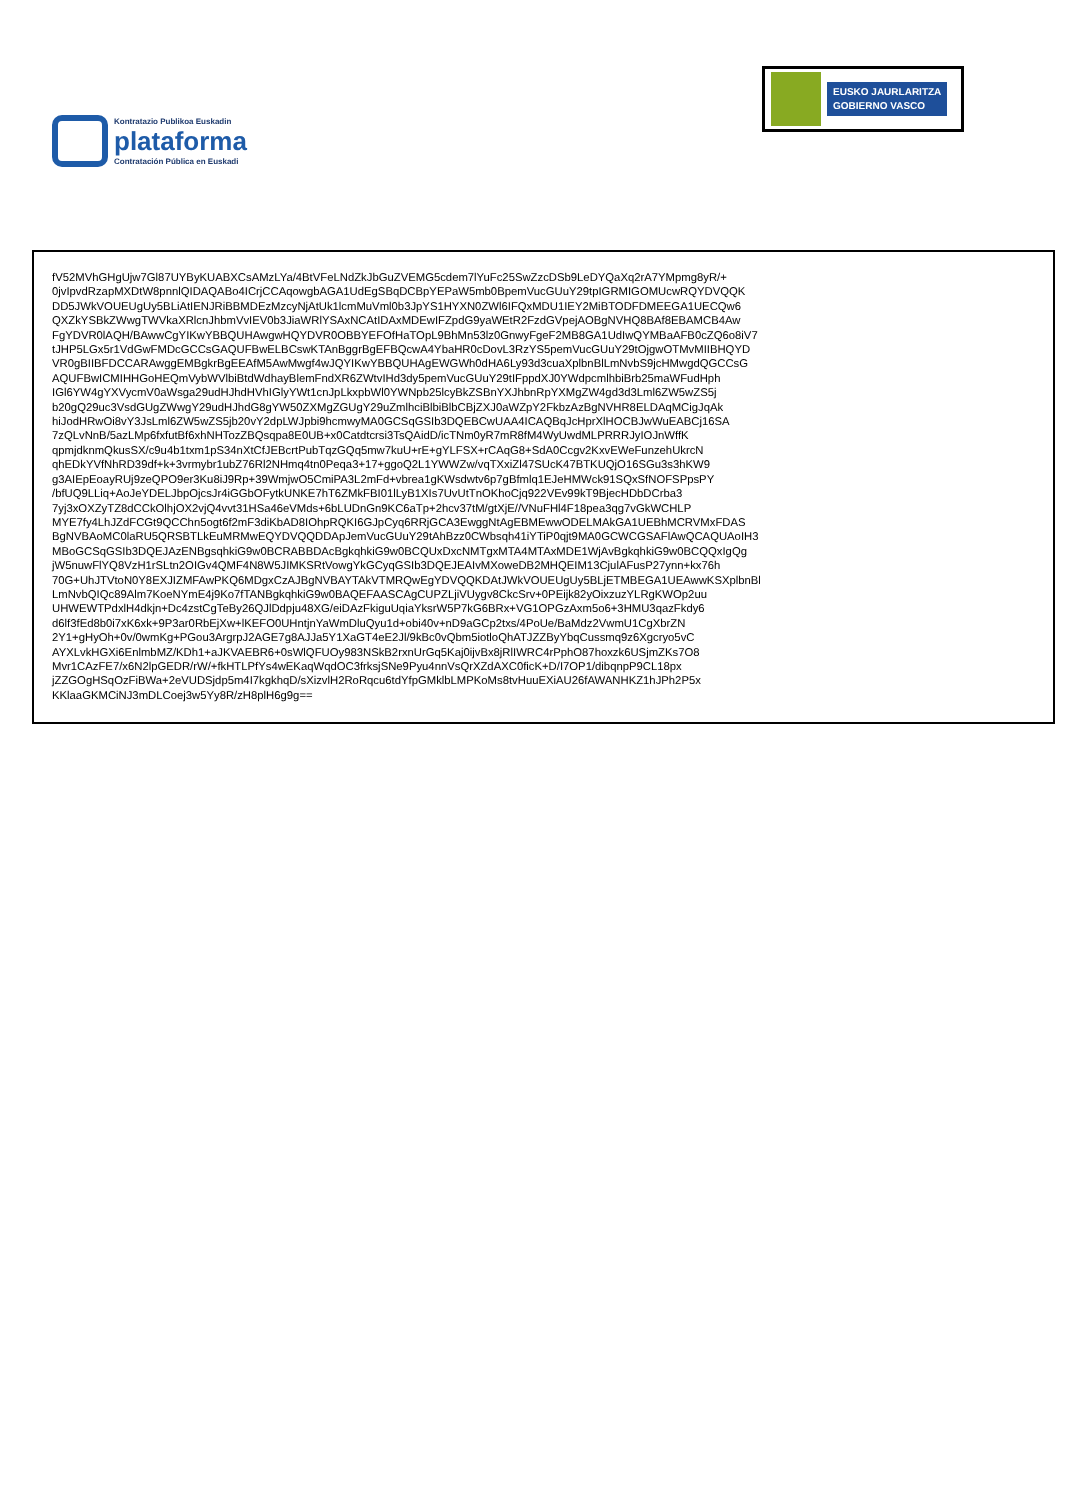Kontratazio Publikoa Euskadin
plataforma
Contratación Pública en Euskadi
EUSKO JAURLARITZA
GOBIERNO VASCO
fV52MVhGHgUjw7Gl87UYByKUABXCsAMzLYa/4BtVFeLNdZkJbGuZVEMG5cdem7lYuFc25SwZzcDSb9LeDYQaXq2rA7YMpmg8yR/+
0jvIpvdRzapMXDtW8pnnlQIDAQABo4ICrjCCAqowgbAGA1UdEgSBqDCBpYEPaW5mb0BpemVucGUuY29tpIGRMIGOMUcwRQYDVQQK
DD5JWkVOUEUgUy5BLiAtIENJRiBBMDEzMzcyNjAtUk1lcmMuVml0b3JpYS1HYXN0ZWl6IFQxMDU1IEY2MiBTODFDMEEGA1UECQw6
QXZkYSBkZWwgTWVkaXRlcnJhbmVvIEV0b3JiaWRlYSAxNCAtIDAxMDEwIFZpdG9yaWEtR2FzdGVpejAOBgNVHQ8BAf8EBAMCB4Aw
FgYDVR0lAQH/BAwwCgYIKwYBBQUHAwgwHQYDVR0OBBYEFOfHaTOpL9BhMn53lz0GnwyFgeF2MB8GA1UdIwQYMBaAFB0cZQ6o8iV7
tJHP5LGx5r1VdGwFMDcGCCsGAQUFBwELBCswKTAnBggrBgEFBQcwA4YbaHR0cDovL3RzYS5pemVucGUuY29tOjgwOTMvMIIBHQYD
VR0gBIIBFDCCARAwggEMBgkrBgEEAfM5AwMwgf4wJQYIKwYBBQUHAgEWGWh0dHA6Ly93d3cuaXplbnBlLmNvbS9jcHMwgdQGCCsG
AQUFBwICMIHHGoHEQmVybWVlbiBtdWdhayBlemFndXR6ZWtvIHd3dy5pemVucGUuY29tIFppdXJ0YWdpcmlhbiBrb25maWFudHph
IGl6YW4gYXVycmV0aWsga29udHJhdHVhIGlyYWt1cnJpLkxpbWl0YWNpb25lcyBkZSBnYXJhbnRpYXMgZW4gd3d3Lml6ZW5wZS5j
b20gQ29uc3VsdGUgZWwgY29udHJhdG8gYW50ZXMgZGUgY29uZmlhciBlbiBlbCBjZXJ0aWZpY2FkbzAzBgNVHR8ELDAqMCigJqAk
hiJodHRwOi8vY3JsLml6ZW5wZS5jb20vY2dpLWJpbi9hcmwyMA0GCSqGSIb3DQEBCwUAA4ICAQBqJcHprXlHOCBJwWuEABCj16SA
7zQLvNnB/5azLMp6fxfutBf6xhNHTozZBQsqpa8E0UB+x0Catdtcrsi3TsQAidD/icTNm0yR7mR8fM4WyUwdMLPRRRJyIOJnWffK
qpmjdknmQkusSX/c9u4b1txm1pS34nXtCfJEBcrtPubTqzGQq5mw7kuU+rE+gYLFSX+rCAqG8+SdA0Ccgv2KxvEWeFunzehUkrcN
qhEDkYVfNhRD39df+k+3vrmybr1ubZ76Rl2NHmq4tn0Peqa3+17+ggoQ2L1YWWZw/vqTXxiZl47SUcK47BTKUQjO16SGu3s3hKW9
g3AIEpEoayRUj9zeQPO9er3Ku8iJ9Rp+39WmjwO5CmiPA3L2mFd+vbrea1gKWsdwtv6p7gBfmlq1EJeHMWck91SQxSfNOFSPpsPY
/bfUQ9LLiq+AoJeYDELJbpOjcsJr4iGGbOFytkUNKE7hT6ZMkFBI01lLyB1XIs7UvUtTnOKhoCjq922VEv99kT9BjecHDbDCrba3
7yj3xOXZyTZ8dCCkOlhjOX2vjQ4vvt31HSa46eVMds+6bLUDnGn9KC6aTp+2hcv37tM/gtXjE//VNuFHl4F18pea3qg7vGkWCHLP
MYE7fy4LhJZdFCGt9QCChn5ogt6f2mF3diKbAD8IOhpRQKI6GJpCyq6RRjGCA3EwggNtAgEBMEwwODELMAkGA1UEBhMCRVMxFDAS
BgNVBAoMC0laRU5QRSBTLkEuMRMwEQYDVQQDDApJemVucGUuY29tAhBzz0CWbsqh41iYTiP0qjt9MA0GCWCGSAFlAwQCAQUAoIH3
MBoGCSqGSIb3DQEJAzENBgsqhkiG9w0BCRABBDAcBgkqhkiG9w0BCQUxDxcNMTgxMTA4MTAxMDE1WjAvBgkqhkiG9w0BCQQxIgQg
jW5nuwFlYQ8VzH1rSLtn2OIGv4QMF4N8W5JIMKSRtVowgYkGCyqGSIb3DQEJEAIvMXoweDB2MHQEIM13CjulAFusP27ynn+kx76h
70G+UhJTVtoN0Y8EXJIZMFAwPKQ6MDgxCzAJBgNVBAYTAkVTMRQwEgYDVQQKDAtJWkVOUEUgUy5BLjETMBEGA1UEAwwKSXplbnBl
LmNvbQIQc89Alm7KoeNYmE4j9Ko7fTANBgkqhkiG9w0BAQEFAASCAgCUPZLjiVUygv8CkcSrv+0PEijk82yOixzuzYLRgKWOp2uu
UHWEWTPdxlH4dkjn+Dc4zstCgTeBy26QJlDdpju48XG/eiDAzFkiguUqiaYksrW5P7kG6BRx+VG1OPGzAxm5o6+3HMU3qazFkdy6
d6lf3fEd8b0i7xK6xk+9P3ar0RbEjXw+lKEFO0UHntjnYaWmDluQyu1d+obi40v+nD9aGCp2txs/4PoUe/BaMdz2VwmU1CgXbrZN
2Y1+gHyOh+0v/0wmKg+PGou3ArgrpJ2AGE7g8AJJa5Y1XaGT4eE2Jl/9kBc0vQbm5iotloQhATJZZByYbqCussmq9z6Xgcryo5vC
AYXLvkHGXi6EnlmbMZ/KDh1+aJKVAEBR6+0sWlQFUOy983NSkB2rxnUrGq5Kaj0ijvBx8jRlIWRC4rPphO87hoxzk6USjmZKs7O8
Mvr1CAzFE7/x6N2lpGEDR/rW/+fkHTLPfYs4wEKaqWqdOC3frksjSNe9Pyu4nnVsQrXZdAXC0ficK+D/I7OP1/dibqnpP9CL18px
jZZGOgHSqOzFiBWa+2eVUDSjdp5m4I7kgkhqD/sXizvlH2RoRqcu6tdYfpGMklbLMPKoMs8tvHuuEXiAU26fAWANHKZ1hJPh2P5x
KKlaaGKMCiNJ3mDLCoej3w5Yy8R/zH8plH6g9g==